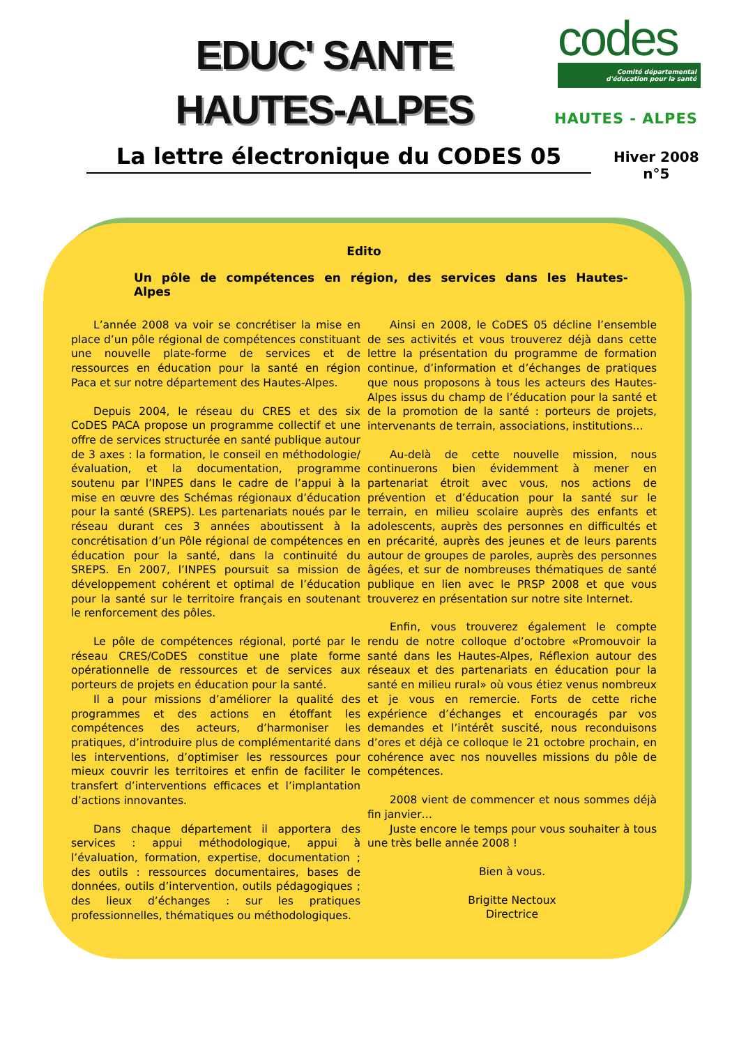EDUC' SANTE
HAUTES-ALPES
codes
Comité départemental
d'éducation pour la santé
HAUTES - ALPES
La lettre électronique du CODES 05
Hiver 2008
n°5
Edito
Un pôle de compétences en région, des services dans les Hautes-Alpes
L’année 2008 va voir se concrétiser la mise en place d’un pôle régional de compétences constituant une nouvelle plate-forme de services et de ressources en éducation pour la santé en région Paca et sur notre département des Hautes-Alpes.
Depuis 2004, le réseau du CRES et des six CoDES PACA propose un programme collectif et une offre de services structurée en santé publique autour de 3 axes : la formation, le conseil en méthodologie/évaluation, et la documentation, programme soutenu par l’INPES dans le cadre de l’appui à la mise en œuvre des Schémas régionaux d’éducation pour la santé (SREPS). Les partenariats noués par le réseau durant ces 3 années aboutissent à la concrétisation d’un Pôle régional de compétences en éducation pour la santé, dans la continuité du SREPS. En 2007, l’INPES poursuit sa mission de développement cohérent et optimal de l’éducation pour la santé sur le territoire français en soutenant le renforcement des pôles.
Le pôle de compétences régional, porté par le réseau CRES/CoDES constitue une plate forme opérationnelle de ressources et de services aux porteurs de projets en éducation pour la santé.
Il a pour missions d’améliorer la qualité des programmes et des actions en étoffant les compétences des acteurs, d’harmoniser les pratiques, d’introduire plus de complémentarité dans les interventions, d’optimiser les ressources pour mieux couvrir les territoires et enfin de faciliter le transfert d’interventions efficaces et l’implantation d’actions innovantes.
Dans chaque département il apportera des services : appui méthodologique, appui à l’évaluation, formation, expertise, documentation ; des outils : ressources documentaires, bases de données, outils d’intervention, outils pédagogiques ; des lieux d’échanges : sur les pratiques professionnelles, thématiques ou méthodologiques.
Ainsi en 2008, le CoDES 05 décline l’ensemble de ses activités et vous trouverez déjà dans cette lettre la présentation du programme de formation continue, d’information et d’échanges de pratiques que nous proposons à tous les acteurs des Hautes-Alpes issus du champ de l’éducation pour la santé et de la promotion de la santé : porteurs de projets, intervenants de terrain, associations, institutions…
Au-delà de cette nouvelle mission, nous continuerons bien évidemment à mener en partenariat étroit avec vous, nos actions de prévention et d’éducation pour la santé sur le terrain, en milieu scolaire auprès des enfants et adolescents, auprès des personnes en difficultés et en précarité, auprès des jeunes et de leurs parents autour de groupes de paroles, auprès des personnes âgées, et sur de nombreuses thématiques de santé publique en lien avec le PRSP 2008 et que vous trouverez en présentation sur notre site Internet.
Enfin, vous trouverez également le compte rendu de notre colloque d’octobre «Promouvoir la santé dans les Hautes-Alpes, Réflexion autour des réseaux et des partenariats en éducation pour la santé en milieu rural» où vous étiez venus nombreux et je vous en remercie. Forts de cette riche expérience d’échanges et encouragés par vos demandes et l’intérêt suscité, nous reconduisons d’ores et déjà ce colloque le 21 octobre prochain, en cohérence avec nos nouvelles missions du pôle de compétences.
2008 vient de commencer et nous sommes déjà fin janvier…
Juste encore le temps pour vous souhaiter à tous une très belle année 2008 !
Bien à vous.
Brigitte Nectoux
Directrice